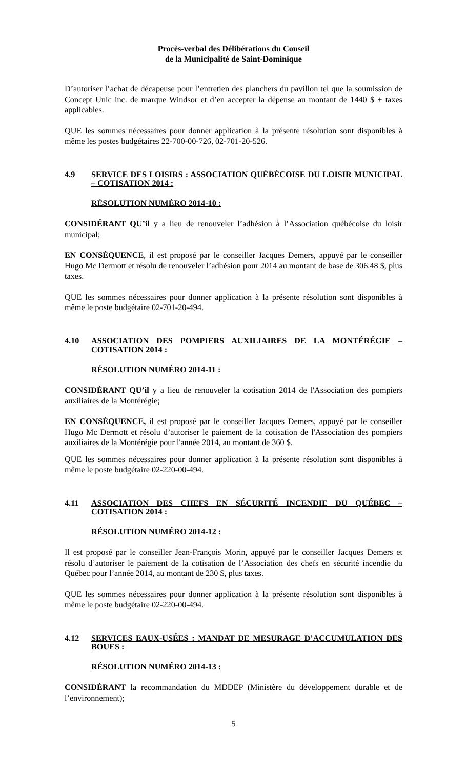Procès-verbal des Délibérations du Conseil
de la Municipalité de Saint-Dominique
D’autoriser l’achat de décapeuse pour l’entretien des planchers du pavillon tel que la soumission de Concept Unic inc. de marque Windsor et d’en accepter la dépense au montant de 1440 $ + taxes applicables.
QUE les sommes nécessaires pour donner application à la présente résolution sont disponibles à même les postes budgétaires 22-700-00-726, 02-701-20-526.
4.9 SERVICE DES LOISIRS : ASSOCIATION QUÉBÉCOISE DU LOISIR MUNICIPAL – COTISATION 2014 :
RÉSOLUTION NUMÉRO 2014-10 :
CONSIDÉRANT QU’il y a lieu de renouveler l’adhésion à l’Association québécoise du loisir municipal;
EN CONSÉQUENCE, il est proposé par le conseiller Jacques Demers, appuyé par le conseiller Hugo Mc Dermott et résolu de renouveler l’adhésion pour 2014 au montant de base de 306.48 $, plus taxes.
QUE les sommes nécessaires pour donner application à la présente résolution sont disponibles à même le poste budgétaire 02-701-20-494.
4.10 ASSOCIATION DES POMPIERS AUXILIAIRES DE LA MONTÉRÉGIE – COTISATION 2014 :
RÉSOLUTION NUMÉRO 2014-11 :
CONSIDÉRANT QU’il y a lieu de renouveler la cotisation 2014 de l'Association des pompiers auxiliaires de la Montérégie;
EN CONSÉQUENCE, il est proposé par le conseiller Jacques Demers, appuyé par le conseiller Hugo Mc Dermott et résolu d’autoriser le paiement de la cotisation de l'Association des pompiers auxiliaires de la Montérégie pour l'année 2014, au montant de 360 $.
QUE les sommes nécessaires pour donner application à la présente résolution sont disponibles à même le poste budgétaire 02-220-00-494.
4.11 ASSOCIATION DES CHEFS EN SÉCURITÉ INCENDIE DU QUÉBEC – COTISATION 2014 :
RÉSOLUTION NUMÉRO 2014-12 :
Il est proposé par le conseiller Jean-François Morin, appuyé par le conseiller Jacques Demers et résolu d’autoriser le paiement de la cotisation de l’Association des chefs en sécurité incendie du Québec pour l’année 2014, au montant de 230 $, plus taxes.
QUE les sommes nécessaires pour donner application à la présente résolution sont disponibles à même le poste budgétaire 02-220-00-494.
4.12 SERVICES EAUX-USÉES : MANDAT DE MESURAGE D’ACCUMULATION DES BOUES :
RÉSOLUTION NUMÉRO 2014-13 :
CONSIDÉRANT la recommandation du MDDEP (Ministère du développement durable et de l’environnement);
5